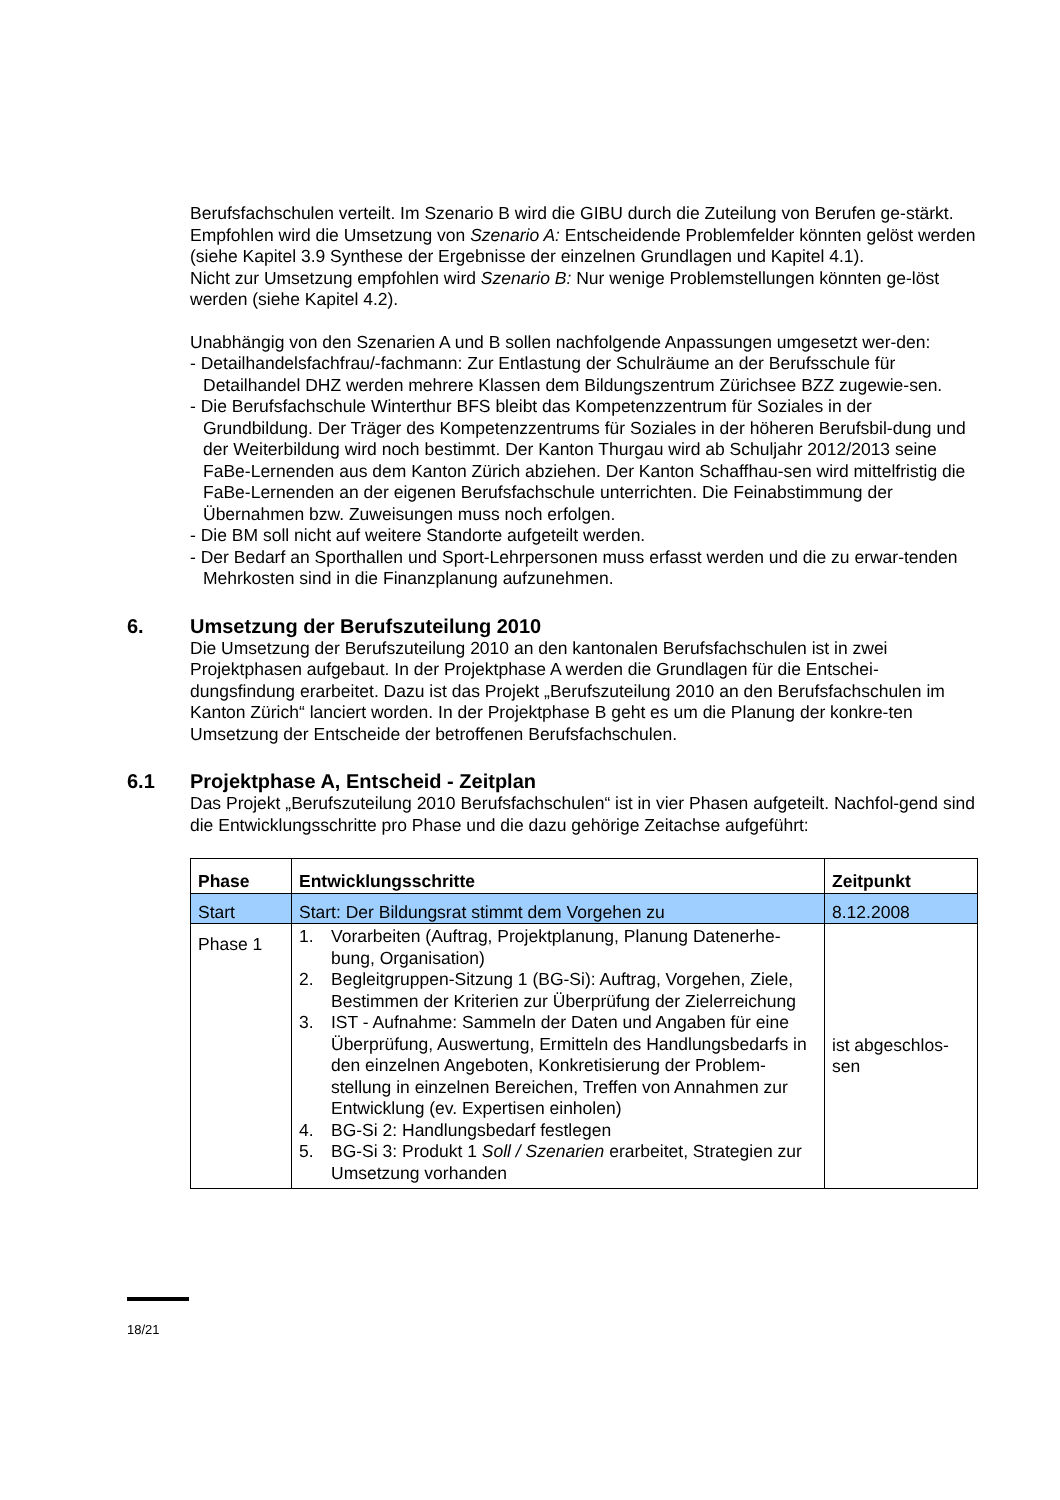Berufsfachschulen verteilt. Im Szenario B wird die GIBU durch die Zuteilung von Berufen ge-stärkt.
Empfohlen wird die Umsetzung von Szenario A: Entscheidende Problemfelder könnten gelöst werden (siehe Kapitel 3.9 Synthese der Ergebnisse der einzelnen Grundlagen und Kapitel 4.1).
Nicht zur Umsetzung empfohlen wird Szenario B: Nur wenige Problemstellungen könnten ge-löst werden (siehe Kapitel 4.2).
Unabhängig von den Szenarien A und B sollen nachfolgende Anpassungen umgesetzt wer-den:
- Detailhandelsfachfrau/-fachmann: Zur Entlastung der Schulräume an der Berufsschule für Detailhandel DHZ werden mehrere Klassen dem Bildungszentrum Zürichsee BZZ zugewie-sen.
- Die Berufsfachschule Winterthur BFS bleibt das Kompetenzzentrum für Soziales in der Grundbildung. Der Träger des Kompetenzzentrums für Soziales in der höheren Berufsbil-dung und der Weiterbildung wird noch bestimmt. Der Kanton Thurgau wird ab Schuljahr 2012/2013 seine FaBe-Lernenden aus dem Kanton Zürich abziehen. Der Kanton Schaffhau-sen wird mittelfristig die FaBe-Lernenden an der eigenen Berufsfachschule unterrichten. Die Feinabstimmung der Übernahmen bzw. Zuweisungen muss noch erfolgen.
- Die BM soll nicht auf weitere Standorte aufgeteilt werden.
- Der Bedarf an Sporthallen und Sport-Lehrpersonen muss erfasst werden und die zu erwar-tenden Mehrkosten sind in die Finanzplanung aufzunehmen.
6. Umsetzung der Berufszuteilung 2010
Die Umsetzung der Berufszuteilung 2010 an den kantonalen Berufsfachschulen ist in zwei Projektphasen aufgebaut. In der Projektphase A werden die Grundlagen für die Entschei-dungsfindung erarbeitet. Dazu ist das Projekt „Berufszuteilung 2010 an den Berufsfachschulen im Kanton Zürich“ lanciert worden. In der Projektphase B geht es um die Planung der konkre-ten Umsetzung der Entscheide der betroffenen Berufsfachschulen.
6.1 Projektphase A, Entscheid - Zeitplan
Das Projekt „Berufszuteilung 2010 Berufsfachschulen“ ist in vier Phasen aufgeteilt. Nachfol-gend sind die Entwicklungsschritte pro Phase und die dazu gehörige Zeitachse aufgeführt:
| Phase | Entwicklungsschritte | Zeitpunkt |
| --- | --- | --- |
| Start | Start: Der Bildungsrat stimmt dem Vorgehen zu | 8.12.2008 |
| Phase 1 | 1. Vorarbeiten (Auftrag, Projektplanung, Planung Datenerhe-bung, Organisation) 2. Begleitgruppen-Sitzung 1 (BG-Si): Auftrag, Vorgehen, Ziele, Bestimmen der Kriterien zur Überprüfung der Zielerreichung 3. IST - Aufnahme: Sammeln der Daten und Angaben für eine Überprüfung, Auswertung, Ermitteln des Handlungsbedarfs in den einzelnen Angeboten, Konkretisierung der Problem-stellung in einzelnen Bereichen, Treffen von Annahmen zur Entwicklung (ev. Expertisen einholen) 4. BG-Si 2: Handlungsbedarf festlegen 5. BG-Si 3: Produkt 1 Soll / Szenarien erarbeitet, Strategien zur Umsetzung vorhanden | ist abgeschlos-sen |
18/21